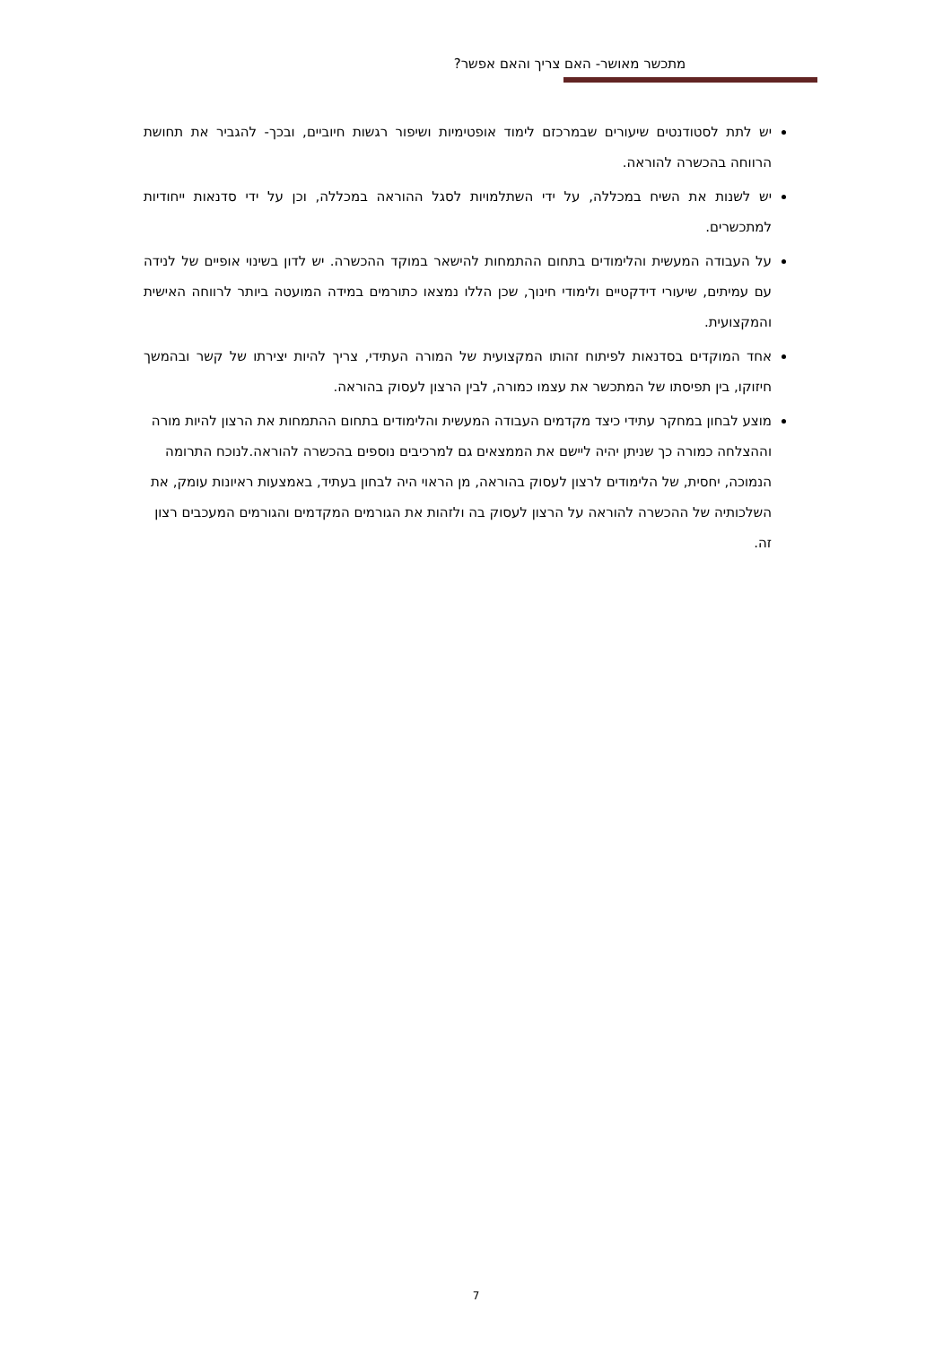מתכשר מאושר- האם צריך והאם אפשר?
יש לתת לסטודנטים שיעורים שבמרכזם לימוד אופטימיות ושיפור רגשות חיוביים, ובכך- להגביר את תחושת הרווחה בהכשרה להוראה.
יש לשנות את השיח במכללה, על ידי השתלמויות לסגל ההוראה במכללה, וכן על ידי סדנאות ייחודיות למתכשרים.
על העבודה המעשית והלימודים בתחום ההתמחות להישאר במוקד ההכשרה. יש לדון בשינוי אופיים של לנידה עם עמיתים, שיעורי דידקטיים ולימודי חינוך, שכן הללו נמצאו כתורמים במידה המועטה ביותר לרווחה האישית והמקצועית.
אחד המוקדים בסדנאות לפיתוח זהותו המקצועית של המורה העתידי, צריך להיות יצירתו של קשר ובהמשך חיזוקו, בין תפיסתו של המתכשר את עצמו כמורה, לבין הרצון לעסוק בהוראה.
מוצע לבחון במחקר עתידי כיצד מקדמים העבודה המעשית והלימודים בתחום ההתמחות את הרצון להיות מורה וההצלחה כמורה כך שניתן יהיה ליישם את הממצאים גם למרכיבים נוספים בהכשרה להוראה.לנוכח התרומה הנמוכה, יחסית, של הלימודים לרצון לעסוק בהוראה, מן הראוי היה לבחון בעתיד, באמצעות ראיונות עומק, את השלכותיה של ההכשרה להוראה על הרצון לעסוק בה ולזהות את הגורמים המקדמים והגורמים המעכבים רצון זה.
7